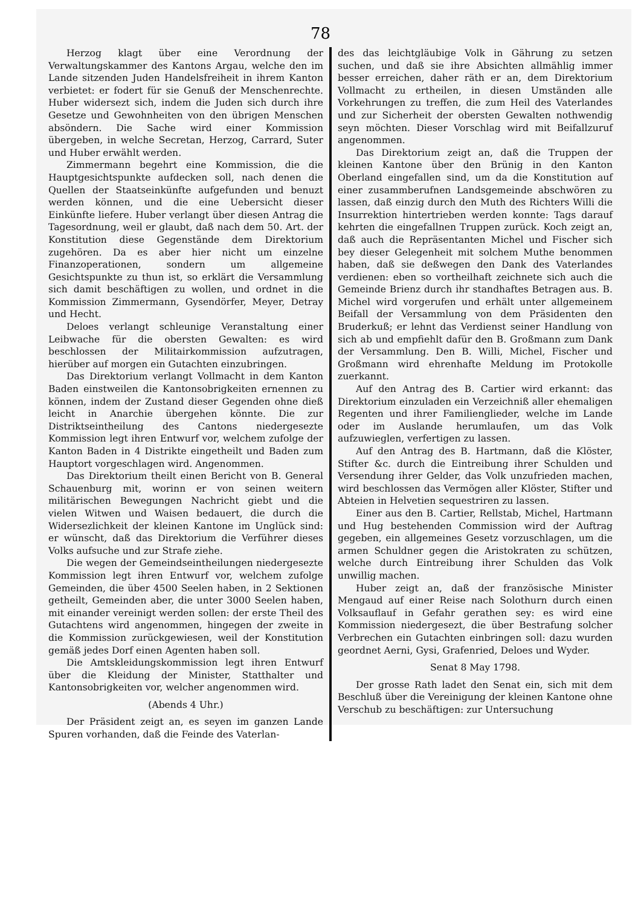78
Herzog klagt über eine Verordnung der Verwaltungskammer des Kantons Argau, welche den im Lande sitzenden Juden Handelsfreiheit in ihrem Kanton verbietet: er fodert für sie Genuß der Menschenrechte. Huber widersezt sich, indem die Juden sich durch ihre Gesetze und Gewohnheiten von den übrigen Menschen absöndern. Die Sache wird einer Kommission übergeben, in welche Secretan, Herzog, Carrard, Suter und Huber erwählt werden.
Zimmermann begehrt eine Kommission, die die Hauptgesichtspunkte aufdecken soll, nach denen die Quellen der Staatseinkünfte aufgefunden und benuzt werden können, und die eine Uebersicht dieser Einkünfte liefere. Huber verlangt über diesen Antrag die Tagesordnung, weil er glaubt, daß nach dem 50. Art. der Konstitution diese Gegenstände dem Direktorium zugehören. Da es aber hier nicht um einzelne Finanzoperationen, sondern um allgemeine Gesichtspunkte zu thun ist, so erklärt die Versammlung sich damit beschäftigen zu wollen, und ordnet in die Kommission Zimmermann, Gysendörfer, Meyer, Detray und Hecht.
Deloes verlangt schleunige Veranstaltung einer Leibwache für die obersten Gewalten: es wird beschlossen der Militairkommission aufzutragen, hierüber auf morgen ein Gutachten einzubringen.
Das Direktorium verlangt Vollmacht in dem Kanton Baden einstweilen die Kantonsobrigkeiten ernennen zu können, indem der Zustand dieser Gegenden ohne dieß leicht in Anarchie übergehen könnte. Die zur Distriktseintheilung des Cantons niedergesezte Kommission legt ihren Entwurf vor, welchem zufolge der Kanton Baden in 4 Distrikte eingetheilt und Baden zum Hauptort vorgeschlagen wird. Angenommen.
Das Direktorium theilt einen Bericht von B. General Schauenburg mit, worinn er von seinen weitern militärischen Bewegungen Nachricht giebt und die vielen Witwen und Waisen bedauert, die durch die Widersezlichkeit der kleinen Kantone im Unglück sind: er wünscht, daß das Direktorium die Verführer dieses Volks aufsuche und zur Strafe ziehe.
Die wegen der Gemeindseintheilungen niedergesezte Kommission legt ihren Entwurf vor, welchem zufolge Gemeinden, die über 4500 Seelen haben, in 2 Sektionen getheilt, Gemeinden aber, die unter 3000 Seelen haben, mit einander vereinigt werden sollen: der erste Theil des Gutachtens wird angenommen, hingegen der zweite in die Kommission zurückgewiesen, weil der Konstitution gemäß jedes Dorf einen Agenten haben soll.
Die Amtskleidungskommission legt ihren Entwurf über die Kleidung der Minister, Statthalter und Kantonsobrigkeiten vor, welcher angenommen wird.
(Abends 4 Uhr.)
Der Präsident zeigt an, es seyen im ganzen Lande Spuren vorhanden, daß die Feinde des Vaterlan-
des das leichtgläubige Volk in Gährung zu setzen suchen, und daß sie ihre Absichten allmählig immer besser erreichen, daher räth er an, dem Direktorium Vollmacht zu ertheilen, in diesen Umständen alle Vorkehrungen zu treffen, die zum Heil des Vaterlandes und zur Sicherheit der obersten Gewalten nothwendig seyn möchten. Dieser Vorschlag wird mit Beifallzuruf angenommen.
Das Direktorium zeigt an, daß die Truppen der kleinen Kantone über den Brünig in den Kanton Oberland eingefallen sind, um da die Konstitution auf einer zusammberufnen Landsgemeinde abschwören zu lassen, daß einzig durch den Muth des Richters Willi die Insurrektion hintertrieben werden konnte: Tags darauf kehrten die eingefallnen Truppen zurück. Koch zeigt an, daß auch die Repräsentanten Michel und Fischer sich bey dieser Gelegenheit mit solchem Muthe benommen haben, daß sie deßwegen den Dank des Vaterlandes verdienen: eben so vortheilhaft zeichnete sich auch die Gemeinde Brienz durch ihr standhaftes Betragen aus. B. Michel wird vorgerufen und erhält unter allgemeinem Beifall der Versammlung von dem Präsidenten den Bruderkuß; er lehnt das Verdienst seiner Handlung von sich ab und empfiehlt dafür den B. Großmann zum Dank der Versammlung. Den B. Willi, Michel, Fischer und Großmann wird ehrenhafte Meldung im Protokolle zuerkannt.
Auf den Antrag des B. Cartier wird erkannt: das Direktorium einzuladen ein Verzeichniß aller ehemaligen Regenten und ihrer Familienglieder, welche im Lande oder im Auslande herumlaufen, um das Volk aufzuwieglen, verfertigen zu lassen.
Auf den Antrag des B. Hartmann, daß die Klöster, Stifter &c. durch die Eintreibung ihrer Schulden und Versendung ihrer Gelder, das Volk unzufrieden machen, wird beschlossen das Vermögen aller Klöster, Stifter und Abteien in Helvetien sequestriren zu lassen.
Einer aus den B. Cartier, Rellstab, Michel, Hartmann und Hug bestehenden Commission wird der Auftrag gegeben, ein allgemeines Gesetz vorzuschlagen, um die armen Schuldner gegen die Aristokraten zu schützen, welche durch Eintreibung ihrer Schulden das Volk unwillig machen.
Huber zeigt an, daß der französische Minister Mengaud auf einer Reise nach Solothurn durch einen Volksauflauf in Gefahr gerathen sey: es wird eine Kommission niedergesezt, die über Bestrafung solcher Verbrechen ein Gutachten einbringen soll: dazu wurden geordnet Aerni, Gysi, Grafenried, Deloes und Wyder.
Senat 8 May 1798.
Der grosse Rath ladet den Senat ein, sich mit dem Beschluß über die Vereinigung der kleinen Kantone ohne Verschub zu beschäftigen: zur Untersuchung